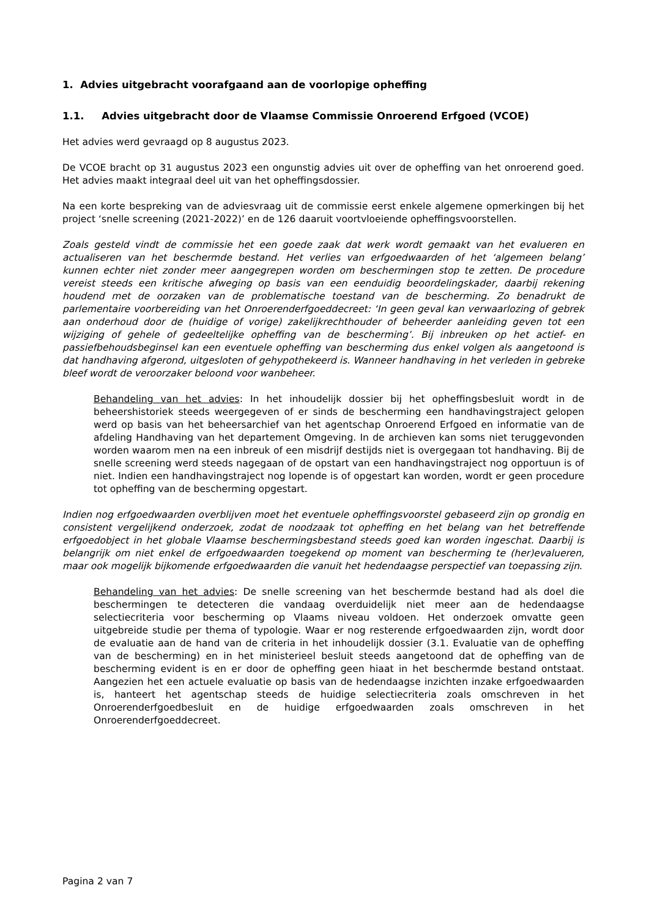1. Advies uitgebracht voorafgaand aan de voorlopige opheffing
1.1. Advies uitgebracht door de Vlaamse Commissie Onroerend Erfgoed (VCOE)
Het advies werd gevraagd op 8 augustus 2023.
De VCOE bracht op 31 augustus 2023 een ongunstig advies uit over de opheffing van het onroerend goed. Het advies maakt integraal deel uit van het opheffingsdossier.
Na een korte bespreking van de adviesvraag uit de commissie eerst enkele algemene opmerkingen bij het project ‘snelle screening (2021-2022)’ en de 126 daaruit voortvloeiende opheffingsvoorstellen.
Zoals gesteld vindt de commissie het een goede zaak dat werk wordt gemaakt van het evalueren en actualiseren van het beschermde bestand. Het verlies van erfgoedwaarden of het ‘algemeen belang’ kunnen echter niet zonder meer aangegrepen worden om beschermingen stop te zetten. De procedure vereist steeds een kritische afweging op basis van een eenduidig beoordelingskader, daarbij rekening houdend met de oorzaken van de problematische toestand van de bescherming. Zo benadrukt de parlementaire voorbereiding van het Onroerenderfgoeddecreet: ‘In geen geval kan verwaarlozing of gebrek aan onderhoud door de (huidige of vorige) zakelijkrechthouder of beheerder aanleiding geven tot een wijziging of gehele of gedeeltelijke opheffing van de bescherming’. Bij inbreuken op het actief- en passiefbehoudsbeginsel kan een eventuele opheffing van bescherming dus enkel volgen als aangetoond is dat handhaving afgerond, uitgesloten of gehypothekeerd is. Wanneer handhaving in het verleden in gebreke bleef wordt de veroorzaker beloond voor wanbeheer.
Behandeling van het advies: In het inhoudelijk dossier bij het opheffingsbesluit wordt in de beheershistoriek steeds weergegeven of er sinds de bescherming een handhavingstraject gelopen werd op basis van het beheersarchief van het agentschap Onroerend Erfgoed en informatie van de afdeling Handhaving van het departement Omgeving. In de archieven kan soms niet teruggevonden worden waarom men na een inbreuk of een misdrijf destijds niet is overgegaan tot handhaving. Bij de snelle screening werd steeds nagegaan of de opstart van een handhavingstraject nog opportuun is of niet. Indien een handhavingstraject nog lopende is of opgestart kan worden, wordt er geen procedure tot opheffing van de bescherming opgestart.
Indien nog erfgoedwaarden overblijven moet het eventuele opheffingsvoorstel gebaseerd zijn op grondig en consistent vergelijkend onderzoek, zodat de noodzaak tot opheffing en het belang van het betreffende erfgoedobject in het globale Vlaamse beschermingsbestand steeds goed kan worden ingeschat. Daarbij is belangrijk om niet enkel de erfgoedwaarden toegekend op moment van bescherming te (her)evalueren, maar ook mogelijk bijkomende erfgoedwaarden die vanuit het hedendaagse perspectief van toepassing zijn.
Behandeling van het advies: De snelle screening van het beschermde bestand had als doel die beschermingen te detecteren die vandaag overduidelijk niet meer aan de hedendaagse selectiecriteria voor bescherming op Vlaams niveau voldoen. Het onderzoek omvatte geen uitgebreide studie per thema of typologie. Waar er nog resterende erfgoedwaarden zijn, wordt door de evaluatie aan de hand van de criteria in het inhoudelijk dossier (3.1. Evaluatie van de opheffing van de bescherming) en in het ministerieel besluit steeds aangetoond dat de opheffing van de bescherming evident is en er door de opheffing geen hiaat in het beschermde bestand ontstaat. Aangezien het een actuele evaluatie op basis van de hedendaagse inzichten inzake erfgoedwaarden is, hanteert het agentschap steeds de huidige selectiecriteria zoals omschreven in het Onroerenderfgoedbesluit en de huidige erfgoedwaarden zoals omschreven in het Onroerenderfgoeddecreet.
Pagina 2 van 7